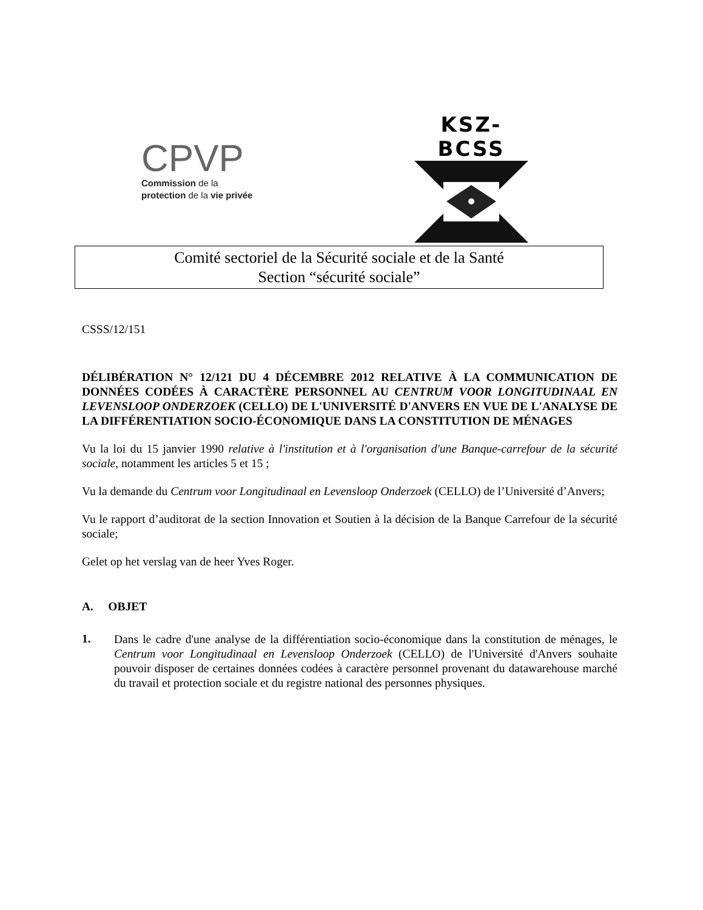CPVP
Commission de la
protection de la vie privée
KSZ-BCSS
Comité sectoriel de la Sécurité sociale et de la Santé
Section “sécurité sociale”
CSSS/12/151
DÉLIBÉRATION N° 12/121 DU 4 DÉCEMBRE 2012 RELATIVE À LA COMMUNICATION DE DONNÉES CODÉES À CARACTÈRE PERSONNEL AU CENTRUM VOOR LONGITUDINAAL EN LEVENSLOOP ONDERZOEK (CELLO) DE L'UNIVERSITÉ D'ANVERS EN VUE DE L'ANALYSE DE LA DIFFÉRENTIATION SOCIO-ÉCONOMIQUE DANS LA CONSTITUTION DE MÉNAGES
Vu la loi du 15 janvier 1990 relative à l'institution et à l'organisation d'une Banque-carrefour de la sécurité sociale, notamment les articles 5 et 15 ;
Vu la demande du Centrum voor Longitudinaal en Levensloop Onderzoek (CELLO) de l’Université d’Anvers;
Vu le rapport d’auditorat de la section Innovation et Soutien à la décision de la Banque Carrefour de la sécurité sociale;
Gelet op het verslag van de heer Yves Roger.
A. OBJET
1.
Dans le cadre d'une analyse de la différentiation socio-économique dans la constitution de ménages, le Centrum voor Longitudinaal en Levensloop Onderzoek (CELLO) de l'Université d'Anvers souhaite pouvoir disposer de certaines données codées à caractère personnel provenant du datawarehouse marché du travail et protection sociale et du registre national des personnes physiques.